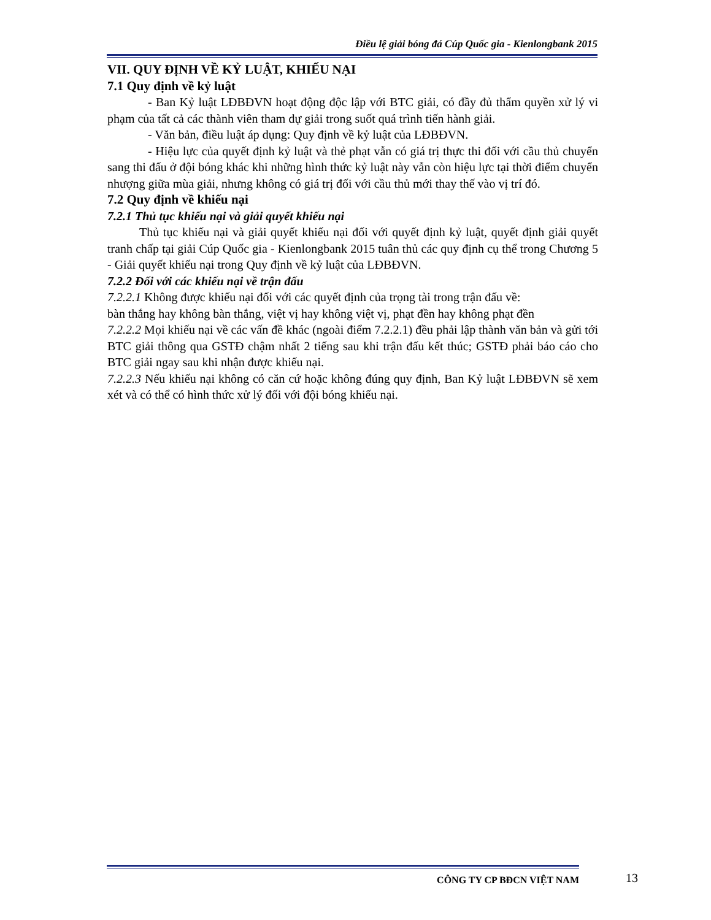Điều lệ giải bóng đá Cúp Quốc gia - Kienlongbank 2015
VII. QUY ĐỊNH VỀ KỶ LUẬT, KHIẾU NẠI
7.1 Quy định về kỷ luật
- Ban Kỷ luật LĐBĐVN hoạt động độc lập với BTC giải, có đầy đủ thẩm quyền xử lý vi phạm của tất cả các thành viên tham dự giải trong suốt quá trình tiến hành giải.
- Văn bản, điều luật áp dụng: Quy định về kỷ luật của LĐBĐVN.
- Hiệu lực của quyết định kỷ luật và thẻ phạt vẫn có giá trị thực thi đối với cầu thủ chuyển sang thi đấu ở đội bóng khác khi những hình thức kỷ luật này vẫn còn hiệu lực tại thời điểm chuyển nhượng giữa mùa giải, nhưng không có giá trị đối với cầu thủ mới thay thế vào vị trí đó.
7.2 Quy định về khiếu nại
7.2.1 Thủ tục khiếu nại và giải quyết khiếu nại
Thủ tục khiếu nại và giải quyết khiếu nại đối với quyết định kỷ luật, quyết định giải quyết tranh chấp tại giải Cúp Quốc gia - Kienlongbank 2015 tuân thủ các quy định cụ thể trong Chương 5 - Giải quyết khiếu nại trong Quy định về kỷ luật của LĐBĐVN.
7.2.2 Đối với các khiếu nại về trận đấu
7.2.2.1 Không được khiếu nại đối với các quyết định của trọng tài trong trận đấu về:
bàn thắng hay không bàn thắng, việt vị hay không việt vị, phạt đền hay không phạt đền
7.2.2.2 Mọi khiếu nại về các vấn đề khác (ngoài điểm 7.2.2.1) đều phải lập thành văn bản và gửi tới BTC giải thông qua GSTĐ chậm nhất 2 tiếng sau khi trận đấu kết thúc; GSTĐ phải báo cáo cho BTC giải ngay sau khi nhận được khiếu nại.
7.2.2.3 Nếu khiếu nại không có căn cứ hoặc không đúng quy định, Ban Kỷ luật LĐBĐVN sẽ xem xét và có thể có hình thức xử lý đối với đội bóng khiếu nại.
CÔNG TY CP BĐCN VIỆT NAM 13